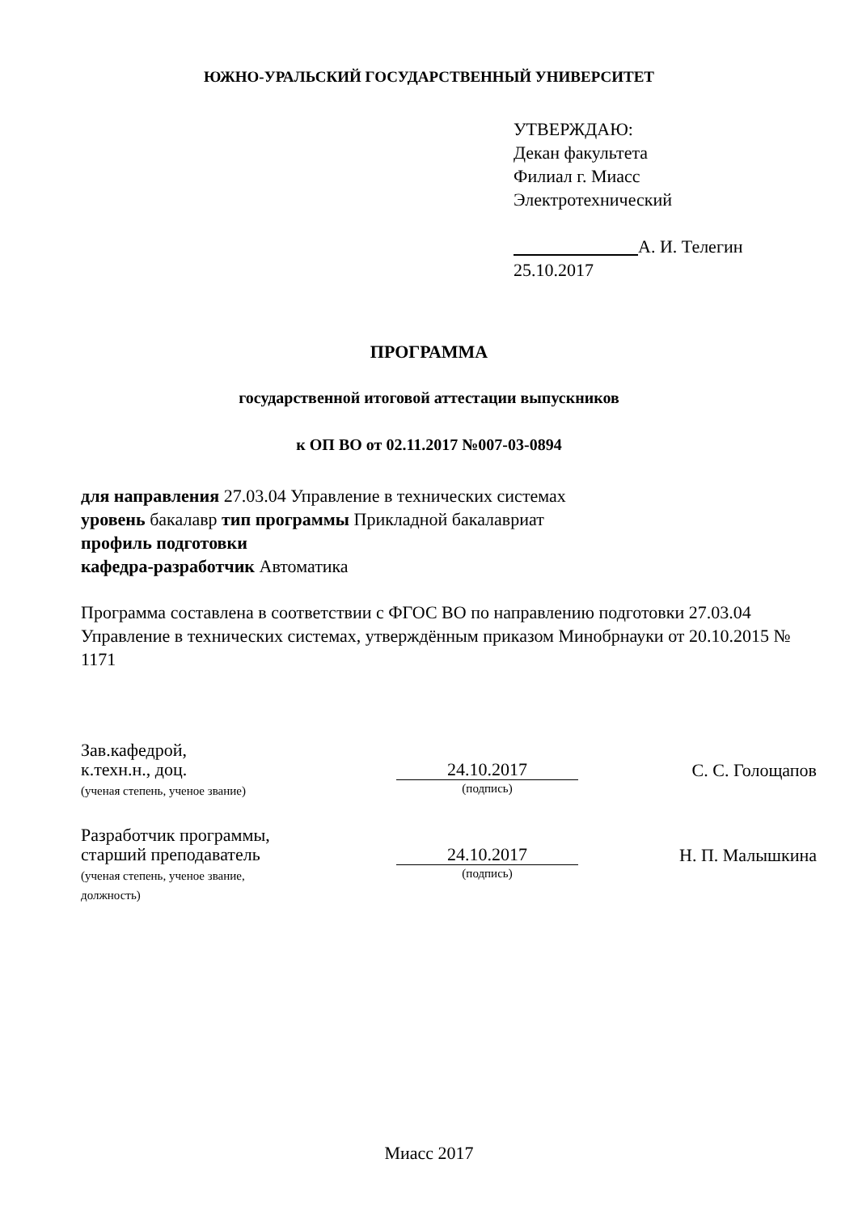ЮЖНО-УРАЛЬСКИЙ ГОСУДАРСТВЕННЫЙ УНИВЕРСИТЕТ
УТВЕРЖДАЮ:
Декан факультета
Филиал г. Миасс
Электротехнический
А. И. Телегин
25.10.2017
ПРОГРАММА
государственной итоговой аттестации выпускников
к ОП ВО от 02.11.2017 №007-03-0894
для направления 27.03.04 Управление в технических системах
уровень бакалавр тип программы Прикладной бакалавриат
профиль подготовки
кафедра-разработчик Автоматика
Программа составлена в соответствии с ФГОС ВО по направлению подготовки 27.03.04 Управление в технических системах, утверждённым приказом Минобрнауки от 20.10.2015 № 1171
Зав.кафедрой,
к.техн.н., доц.
(ученая степень, ученое звание)
24.10.2017
(подпись)
С. С. Голощапов
Разработчик программы,
старший преподаватель
(ученая степень, ученое звание,
должность)
24.10.2017
(подпись)
Н. П. Малышкина
Миасс 2017